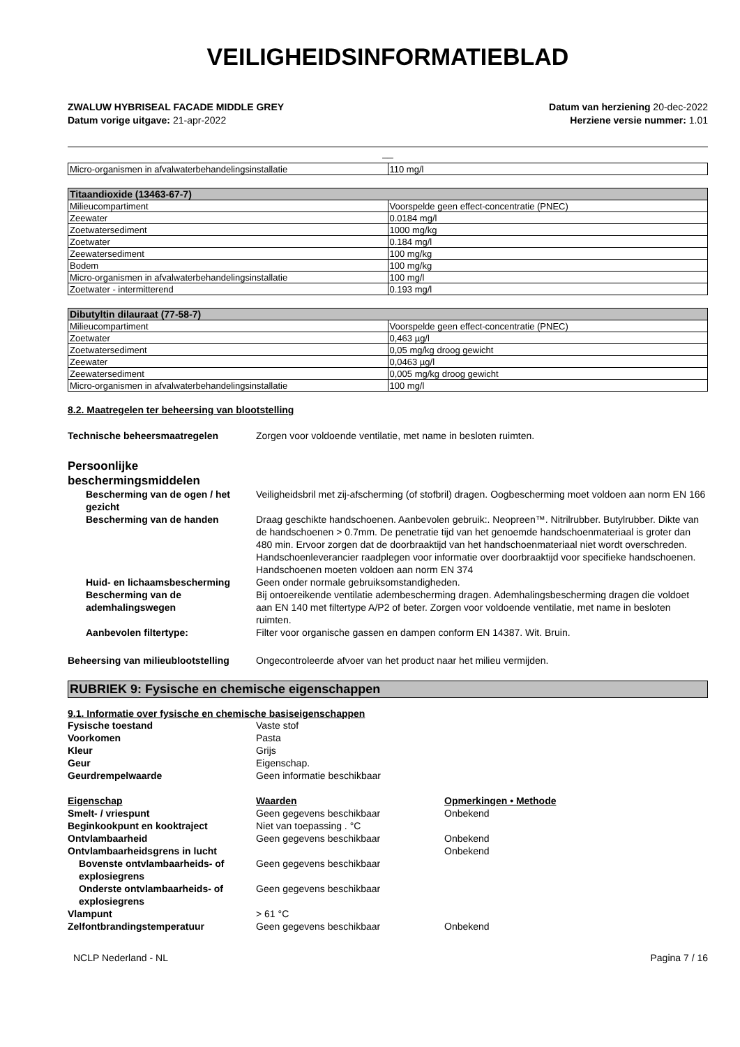VEILIGHEIDSINFORMATIEBLAD
ZWALUW HYBRISEAL FACADE MIDDLE GREY
Datum vorige uitgave: 21-apr-2022
Datum van herziening 20-dec-2022
Herziene versie nummer: 1.01
__
| Micro-organismen in afvalwaterbehandelingsinstallatie | 110 mg/l |
| Titaandioxide (13463-67-7) | |
| --- | --- |
| Milieucompartiment | Voorspelde geen effect-concentratie (PNEC) |
| Zeewater | 0.0184 mg/l |
| Zoetwatersediment | 1000 mg/kg |
| Zoetwater | 0.184 mg/l |
| Zeewatersediment | 100 mg/kg |
| Bodem | 100 mg/kg |
| Micro-organismen in afvalwaterbehandelingsinstallatie | 100 mg/l |
| Zoetwater - intermitterend | 0.193 mg/l |
| Dibutyltin dilauraat (77-58-7) | |
| --- | --- |
| Milieucompartiment | Voorspelde geen effect-concentratie (PNEC) |
| Zoetwater | 0,463 µg/l |
| Zoetwatersediment | 0,05 mg/kg droog gewicht |
| Zeewater | 0,0463 µg/l |
| Zeewatersediment | 0,005 mg/kg droog gewicht |
| Micro-organismen in afvalwaterbehandelingsinstallatie | 100 mg/l |
8.2. Maatregelen ter beheersing van blootstelling
Technische beheersmaatregelen Zorgen voor voldoende ventilatie, met name in besloten ruimten.
Persoonlijke
beschermingsmiddelen
Bescherming van de ogen / het gezicht
Veiligheidsbril met zij-afscherming (of stofbril) dragen. Oogbescherming moet voldoen aan norm EN 166
Bescherming van de handen Draag geschikte handschoenen. Aanbevolen gebruik:. Neopreen™. Nitrilrubber. Butylrubber. Dikte van de handschoenen > 0.7mm. De penetratie tijd van het genoemde handschoenmateriaal is groter dan 480 min. Ervoor zorgen dat de doorbraaktijd van het handschoenmateriaal niet wordt overschreden. Handschoenleverancier raadplegen voor informatie over doorbraaktijd voor specifieke handschoenen. Handschoenen moeten voldoen aan norm EN 374
Huid- en lichaamsbescherming Geen onder normale gebruiksomstandigheden.
Bescherming van de ademhalingswegen
Bij ontoereikende ventilatie adembescherming dragen. Ademhalingsbescherming dragen die voldoet aan EN 140 met filtertype A/P2 of beter. Zorgen voor voldoende ventilatie, met name in besloten ruimten.
Aanbevolen filtertype: Filter voor organische gassen en dampen conform EN 14387. Wit. Bruin.
Beheersing van milieublootstelling
Ongecontroleerde afvoer van het product naar het milieu vermijden.
RUBRIEK 9: Fysische en chemische eigenschappen
9.1. Informatie over fysische en chemische basiseigenschappen
Fysische toestand Vaste stof
Voorkomen Pasta
Kleur Grijs
Geur Eigenschap.
Geurdrempelwaarde Geen informatie beschikbaar
Eigenschap Waarden Opmerkingen • Methode
Smelt- / vriespunt Geen gegevens beschikbaar Onbekend
Beginkookpunt en kooktraject Niet van toepassing . °C
Ontvlambaarheid Geen gegevens beschikbaar Onbekend
Ontvlambaarheidsgrens in lucht Onbekend
Bovenste ontvlambaarheids- of explosiegrens
Geen gegevens beschikbaar
Onderste ontvlambaarheids- of explosiegrens
Geen gegevens beschikbaar
Vlampunt > 61 °C
Zelfontbrandingstemperatuur Geen gegevens beschikbaar Onbekend
NCLP Nederland - NL Pagina 7 / 16